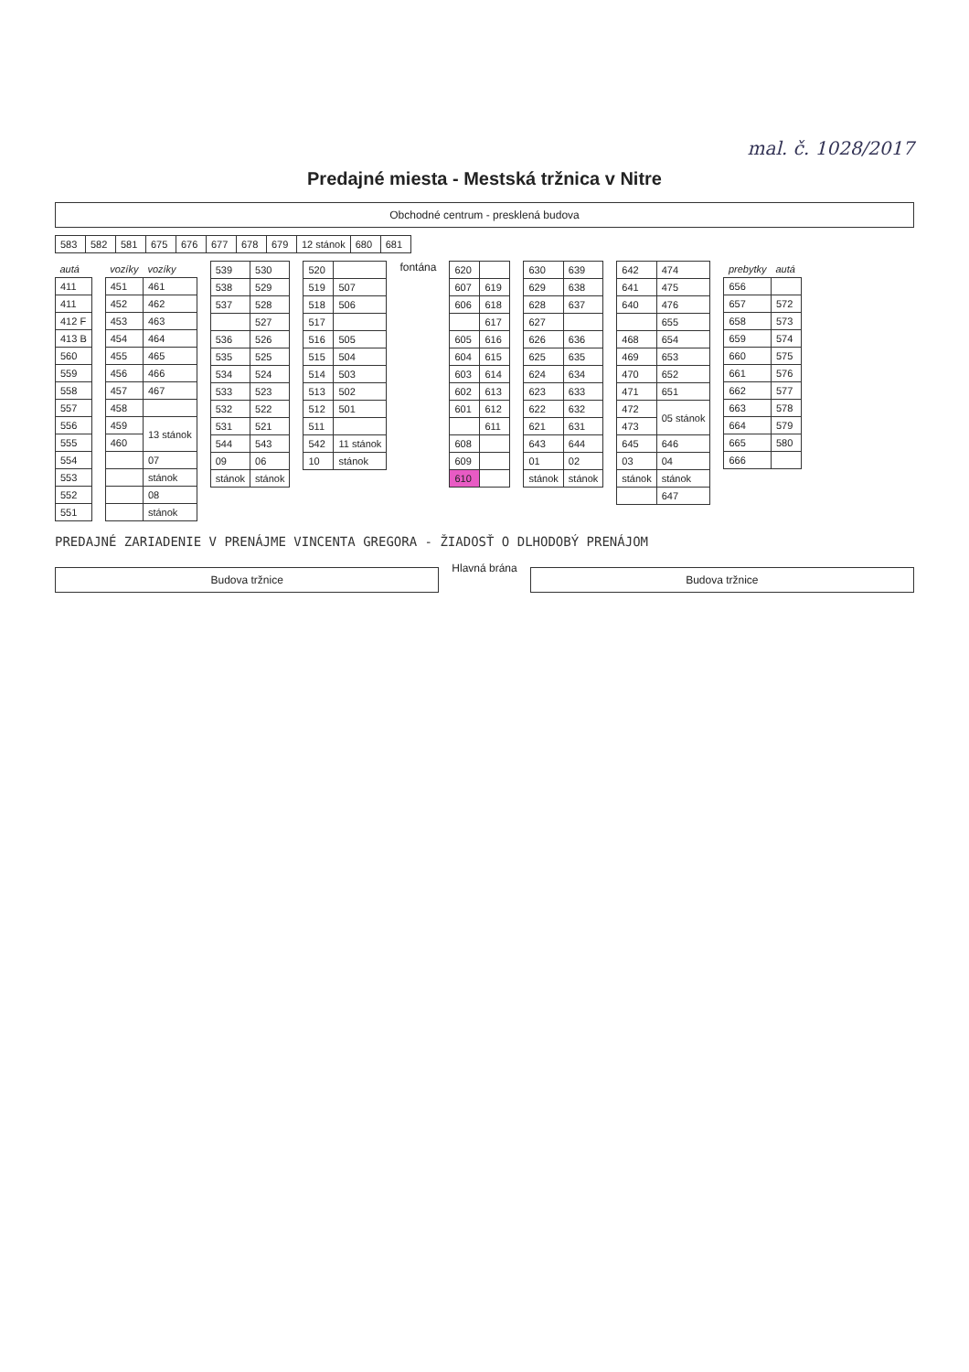mal. č. 1028/2017
Predajné miesta - Mestská tržnica v Nitre
Obchodné centrum - presklená budova
| 583 | 582 | 581 | 675 | 676 | 677 | 678 | 679 | 12 stánok | 680 | 681 |
| autá |
| --- |
| 411 |
| 411 |
| 412 F |
| 413 B |
| 560 |
| 559 |
| 558 |
| 557 |
| 556 |
| 555 |
| 554 |
| 553 |
| 552 |
| 551 |
| vozíky | vozíky |
| --- | --- |
| 451 | 461 |
| 452 | 462 |
| 453 | 463 |
| 454 | 464 |
| 455 | 465 |
| 456 | 466 |
| 457 | 467 |
| 458 | |
| 459 | 13 stánok |
| 460 | |
| | 07 |
| | stánok |
| | 08 |
| | stánok |
| 539 | 530 |
| 538 | 529 |
| 537 | 528 |
| | 527 |
| 536 | 526 |
| 535 | 525 |
| 534 | 524 |
| 533 | 523 |
| 532 | 522 |
| 531 | 521 |
| 544 | 543 |
| 09 | 06 |
| stánok | stánok |
| 520 | |
| 519 | 507 |
| 518 | 506 |
| 517 | |
| 516 | 505 |
| 515 | 504 |
| 514 | 503 |
| 513 | 502 |
| 512 | 501 |
| 511 | |
| 542 | 11 stánok |
| 10 | stánok |
fontána
| 620 | |
| 607 | 619 |
| 606 | 618 |
| | 617 |
| 605 | 616 |
| 604 | 615 |
| 603 | 614 |
| 602 | 613 |
| 601 | 612 |
| | 611 |
| 608 | |
| 609 | |
| 610 | |
| 630 | 639 |
| 629 | 638 |
| 628 | 637 |
| 627 | |
| 626 | 636 |
| 625 | 635 |
| 624 | 634 |
| 623 | 633 |
| 622 | 632 |
| 621 | 631 |
| 643 | 644 |
| 01 | 02 |
| stánok | stánok |
| 642 | 474 |
| 641 | 475 |
| 640 | 476 |
| | 655 |
| 468 | 654 |
| 469 | 653 |
| 470 | 652 |
| 471 | 651 |
| 472 | 05 stánok |
| 473 | |
| 645 | 646 |
| 03 | 04 |
| stánok | stánok |
| | 647 |
| prebytky | autá |
| --- | --- |
| 656 | |
| 657 | 572 |
| 658 | 573 |
| 659 | 574 |
| 660 | 575 |
| 661 | 576 |
| 662 | 577 |
| 663 | 578 |
| 664 | 579 |
| 665 | 580 |
| 666 | |
PREDAJNÉ ZARIADENIE V PRENÁJME VINCENTA GREGORA - ŽIADOSŤ O DLHODOBÝ PRENÁJOM
Budova tržnice
Hlavná brána
Budova tržnice